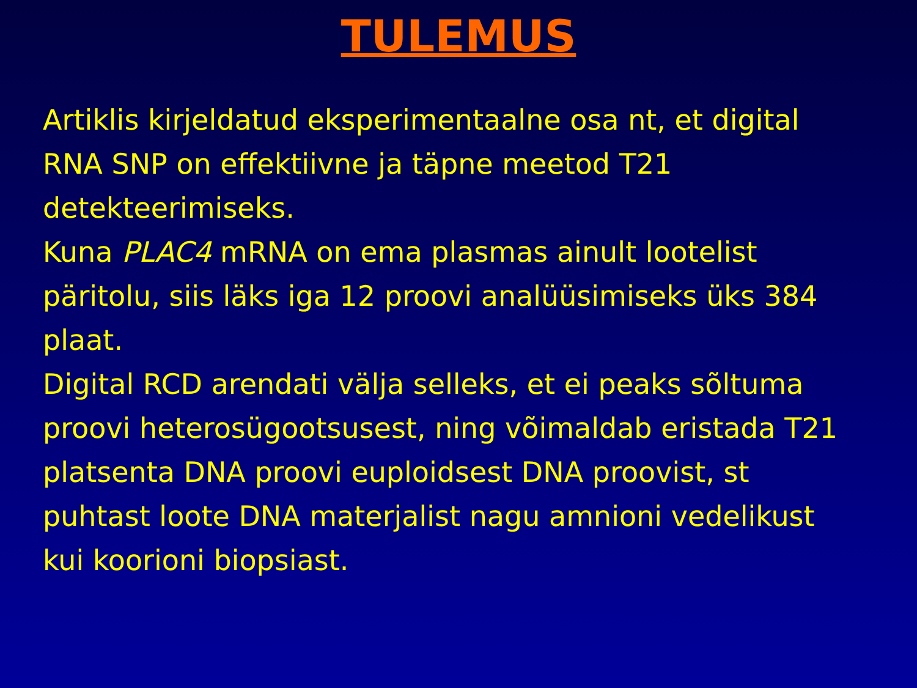TULEMUS
Artiklis kirjeldatud eksperimentaalne osa nt, et digital RNA SNP on effektiivne ja täpne meetod T21 detekteerimiseks.
Kuna PLAC4 mRNA on ema plasmas ainult lootelist päritolu, siis läks iga 12 proovi analüüsimiseks üks 384 plaat.
Digital RCD arendati välja selleks, et ei peaks sõltuma proovi heterosügootsusest, ning võimaldab eristada T21 platsenta DNA proovi euploidsest DNA proovist, st puhtast loote DNA materjalist nagu amnioni vedelikust kui koorioni biopsiast.